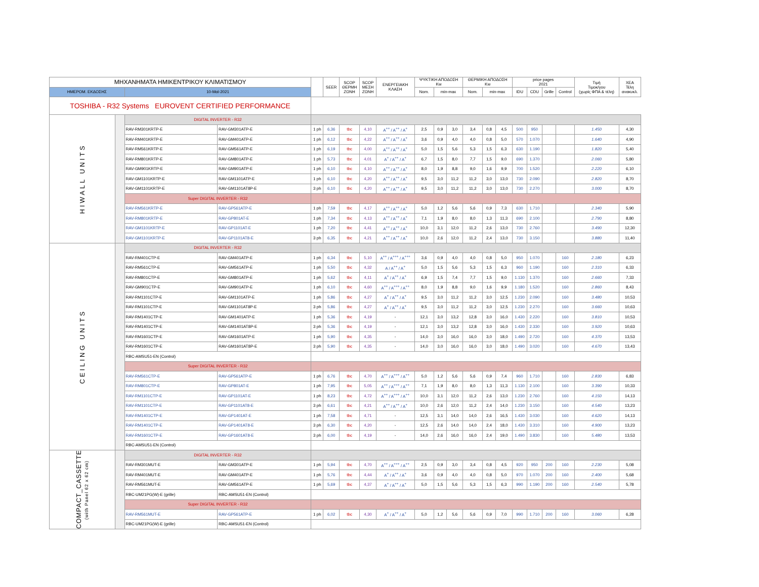| ΜΗΧΑΝΗΜΑΤΑ ΗΜΙΚΕΝΤΡΙΚΟΥ ΚΛΙΜΑΤΙΣΜΟΥ | | | | | SEER | SCOP ΘΕΡΜΗ ΖΩΝΗ | SCOP ΜΕΣΗ ΖΩΝΗ | ΕΝΕΡΓΕΙΑΚΗ ΚΛΑΣΗ | ΨΥΚΤΙΚΗ ΑΠΟΔΟΣΗ Kw | | | ΘΕΡΜΙΚΗ ΑΠΟΔΟΣΗ Kw | | | price pages 2021 | | | | Τιμή Τιμοκ/γου (χωρίς ΦΠΑ & τέλη) | ΧΕΑ Τέλη ανακυκλ. |
| --- | --- | --- | --- | --- | --- | --- | --- | --- | --- | --- | --- | --- | --- | --- | --- | --- | --- | --- | --- | --- |
| ΗΜΕΡΟΜ. ΕΚΔΟΣΗΣ | | 10-Μαϊ-2021 | | | | | | | Nom. | min-max | | Nom. | min-max | | IDU | CDU | Grille | Control | | |
| TOSHIBA - R32 Systems EUROVENT CERTIFIED PERFORMANCE | | | | | | | | | | | | | | | | | | | | |
| HIWALL UNITS | | DIGITAL INVERTER - R32 | | | | | | | | | | | | | | | | | | |
| | | RAV-RM301KRTP-E | RAV-GM301ATP-E | 1 ph | 6,36 | tbc | 4,10 | A<sup>++</sup> / A<sup>++</sup> / A<sup>+</sup> | 2,5 | 0,9 | 3,0 | 3,4 | 0,8 | 4,5 | 500 | 950 | | | 1.450 | 4,30 |
| | | RAV-RM401KRTP-E | RAV-GM401ATP-E | 1 ph | 6,12 | tbc | 4,22 | A<sup>++</sup> / A<sup>++</sup> / A<sup>+</sup> | 3,6 | 0,9 | 4,0 | 4,0 | 0,8 | 5,0 | 570 | 1.070 | | | 1.640 | 4,90 |
| | | RAV-RM561KRTP-E | RAV-GM561ATP-E | 1 ph | 6,19 | tbc | 4,00 | A<sup>++</sup> / A<sup>++</sup> / A<sup>+</sup> | 5,0 | 1,5 | 5,6 | 5,3 | 1,5 | 6,3 | 630 | 1.190 | | | 1.820 | 5,40 |
| | | RAV-RM801KRTP-E | RAV-GM801ATP-E | 1 ph | 5,73 | tbc | 4,01 | A<sup>+</sup> / A<sup>++</sup> / A<sup>+</sup> | 6,7 | 1,5 | 8,0 | 7,7 | 1,5 | 9,0 | 690 | 1.370 | | | 2.060 | 5,80 |
| | | RAV-GM901KRTP-E | RAV-GM901ATP-E | 1 ph | 6,10 | tbc | 4,10 | A<sup>++</sup> / A<sup>++</sup> / A<sup>+</sup> | 8,0 | 1,9 | 8,8 | 9,0 | 1,6 | 9,9 | 700 | 1.520 | | | 2.220 | 6,10 |
| | | RAV-GM1101KRTP-E | RAV-GM1101ATP-E | 1 ph | 6,10 | tbc | 4,20 | A<sup>++</sup> / A<sup>++</sup> / A<sup>+</sup> | 9,5 | 3,0 | 11,2 | 11,2 | 3,0 | 13,0 | 730 | 2.090 | | | 2.820 | 8,70 |
| | | RAV-GM1101KRTP-E | RAV-GM1101AT8P-E | 3 ph | 6,10 | tbc | 4,20 | A<sup>++</sup> / A<sup>++</sup> / A<sup>+</sup> | 9,5 | 3,0 | 11,2 | 11,2 | 3,0 | 13,0 | 730 | 2.270 | | | 3.000 | 8,70 |
| | | Super DIGITAL INVERTER - R32 | | | | | | | | | | | | | | | | | | |
| | | RAV-RM561KRTP-E | RAV-GP561ATP-E | 1 ph | 7,59 | tbc | 4,17 | A<sup>++</sup> / A<sup>++</sup> / A<sup>+</sup> | 5,0 | 1,2 | 5,6 | 5,6 | 0,9 | 7,3 | 630 | 1.710 | | | 2.340 | 5,90 |
| | | RAV-RM801KRTP-E | RAV-GP801AT-E | 1 ph | 7,34 | tbc | 4,13 | A<sup>++</sup> / A<sup>++</sup> / A<sup>+</sup> | 7,1 | 1,9 | 8,0 | 8,0 | 1,3 | 11,3 | 690 | 2.100 | | | 2.790 | 8,80 |
| | | RAV-GM1101KRTP-E | RAV-GP1101AT-E | 1 ph | 7,20 | tbc | 4,41 | A<sup>++</sup> / A<sup>++</sup> / A<sup>+</sup> | 10,0 | 3,1 | 12,0 | 11,2 | 2,6 | 13,0 | 730 | 2.760 | | | 3.490 | 12,30 |
| | | RAV-GM1101KRTP-E | RAV-GP1101AT8-E | 3 ph | 6,35 | tbc | 4,21 | A<sup>++</sup> / A<sup>++</sup> / A<sup>+</sup> | 10,0 | 2,6 | 12,0 | 11,2 | 2,4 | 13,0 | 730 | 3.150 | | | 3.880 | 11,40 |
| CEILING UNITS | | DIGITAL INVERTER - R32 | | | | | | | | | | | | | | | | | | |
| | | RAV-RM401CTP-E | RAV-GM401ATP-E | 1 ph | 6,34 | tbc | 5,10 | A<sup>++</sup> / A<sup>+++</sup> / A<sup>+++</sup> | 3,6 | 0,9 | 4,0 | 4,0 | 0,8 | 5,0 | 950 | 1.070 | | 160 | 2.180 | 6,23 |
| | | RAV-RM561CTP-E | RAV-GM561ATP-E | 1 ph | 5,50 | tbc | 4,32 | A / A<sup>++</sup> / A<sup>+</sup> | 5,0 | 1,5 | 5,6 | 5,3 | 1,5 | 6,3 | 960 | 1.190 | | 160 | 2.310 | 6,33 |
| | | RAV-RM801CTP-E | RAV-GM801ATP-E | 1 ph | 5,62 | tbc | 4,11 | A<sup>+</sup> / A<sup>++</sup> / A<sup>+</sup> | 6,9 | 1,5 | 7,4 | 7,7 | 1,5 | 9,0 | 1.130 | 1.370 | | 160 | 2.660 | 7,33 |
| | | RAV-GM901CTP-E | RAV-GM901ATP-E | 1 ph | 6,10 | tbc | 4,60 | A<sup>++</sup> / A<sup>+++</sup> / A<sup>++</sup> | 8,0 | 1,9 | 8,8 | 9,0 | 1,6 | 9,9 | 1.180 | 1.520 | | 160 | 2.860 | 8,43 |
| | | RAV-RM1101CTP-E | RAV-GM1101ATP-E | 1 ph | 5,86 | tbc | 4,27 | A<sup>+</sup> / A<sup>++</sup> / A<sup>+</sup> | 9,5 | 3,0 | 11,2 | 11,2 | 3,0 | 12,5 | 1.230 | 2.090 | | 160 | 3.480 | 10,53 |
| | | RAV-RM1101CTP-E | RAV-GM1101AT8P-E | 3 ph | 5,86 | tbc | 4,27 | A<sup>+</sup> / A<sup>++</sup> / A<sup>+</sup> | 9,5 | 3,0 | 11,2 | 11,2 | 3,0 | 12,5 | 1.230 | 2.270 | | 160 | 3.660 | 10,63 |
| | | RAV-RM1401CTP-E | RAV-GM1401ATP-E | 1 ph | 5,36 | tbc | 4,19 | - | 12,1 | 3,0 | 13,2 | 12,8 | 3,0 | 16,0 | 1.430 | 2.220 | | 160 | 3.810 | 10,53 |
| | | RAV-RM1401CTP-E | RAV-GM1401AT8P-E | 3 ph | 5,36 | tbc | 4,19 | - | 12,1 | 3,0 | 13,2 | 12,8 | 3,0 | 16,0 | 1.430 | 2.330 | | 160 | 3.920 | 10,63 |
| | | RAV-RM1601CTP-E | RAV-GM1601ATP-E | 1 ph | 5,90 | tbc | 4,35 | - | 14,0 | 3,0 | 16,0 | 16,0 | 3,0 | 18,0 | 1.490 | 2.720 | | 160 | 4.370 | 13,53 |
| | | RAV-RM1601CTP-E | RAV-GM1601AT8P-E | 3 ph | 5,90 | tbc | 4,35 | - | 14,0 | 3,0 | 16,0 | 16,0 | 3,0 | 18,0 | 1.490 | 3.020 | | 160 | 4.670 | 13,43 |
| | | RBC-AMSU51-EN (Control) | | | | | | | | | | | | | | | | | | |
| | | Super DIGITAL INVERTER - R32 | | | | | | | | | | | | | | | | | | |
| | | RAV-RM561CTP-E | RAV-GP561ATP-E | 1 ph | 6,76 | tbc | 4,70 | A<sup>++</sup> / A<sup>+++</sup> / A<sup>++</sup> | 5,0 | 1,2 | 5,6 | 5,6 | 0,9 | 7,4 | 960 | 1.710 | | 160 | 2.830 | 6,83 |
| | | RAV-RM801CTP-E | RAV-GP801AT-E | 1 ph | 7,95 | tbc | 5,05 | A<sup>++</sup> / A<sup>+++</sup> / A<sup>++</sup> | 7,1 | 1,9 | 8,0 | 8,0 | 1,3 | 11,3 | 1.130 | 2.100 | | 160 | 3.390 | 10,33 |
| | | RAV-RM1101CTP-E | RAV-GP1101AT-E | 1 ph | 8,23 | tbc | 4,72 | A<sup>++</sup> / A<sup>+++</sup> / A<sup>++</sup> | 10,0 | 3,1 | 12,0 | 11,2 | 2,6 | 13,0 | 1.230 | 2.760 | | 160 | 4.150 | 14,13 |
| | | RAV-RM1101CTP-E | RAV-GP1101AT8-E | 3 ph | 6,61 | tbc | 4,21 | A<sup>++</sup> / A<sup>++</sup> / A<sup>+</sup> | 10,0 | 2,6 | 12,0 | 11,2 | 2,4 | 14,0 | 1.230 | 3.150 | | 160 | 4.540 | 13,23 |
| | | RAV-RM1401CTP-E | RAV-GP1401AT-E | 1 ph | 7,58 | tbc | 4,71 | - | 12,5 | 3,1 | 14,0 | 14,0 | 2,6 | 16,5 | 1.430 | 3.030 | | 160 | 4.620 | 14,13 |
| | | RAV-RM1401CTP-E | RAV-GP1401AT8-E | 3 ph | 6,30 | tbc | 4,20 | - | 12,5 | 2,6 | 14,0 | 14,0 | 2,4 | 18,0 | 1.430 | 3.310 | | 160 | 4.900 | 13,23 |
| | | RAV-RM1601CTP-E | RAV-GP1601AT8-E | 3 ph | 6,00 | tbc | 4,19 | - | 14,0 | 2,6 | 16,0 | 16,0 | 2,4 | 19,0 | 1.490 | 3.830 | | 160 | 5.480 | 13,53 |
| | | RBC-AMSU51-EN (Control) | | | | | | | | | | | | | | | | | | |
| COMPACT_CASSETTE (with Panel 62 x 62 cm) | | DIGITAL INVERTER - R32 | | | | | | | | | | | | | | | | | | |
| | | RAV-RM301MUT-E | RAV-GM301ATP-E | 1 ph | 5,94 | tbc | 4,70 | A<sup>++</sup> / A<sup>+++</sup> / A<sup>++</sup> | 2,5 | 0,9 | 3,0 | 3,4 | 0,8 | 4,5 | 920 | 950 | 200 | 160 | 2.230 | 5,08 |
| | | RAV-RM401MUT-E | RAV-GM401ATP-E | 1 ph | 5,76 | tbc | 4,44 | A<sup>+</sup> / A<sup>++</sup> / A<sup>+</sup> | 3,6 | 0,9 | 4,0 | 4,0 | 0,8 | 5,0 | 970 | 1.070 | 200 | 160 | 2.400 | 5,68 |
| | | RAV-RM561MUT-E | RAV-GM561ATP-E | 1 ph | 5,69 | tbc | 4,37 | A<sup>+</sup> / A<sup>++</sup> / A<sup>+</sup> | 5,0 | 1,5 | 5,6 | 5,3 | 1,5 | 6,3 | 990 | 1.190 | 200 | 160 | 2.540 | 5,78 |
| | | RBC-UM21PG(W)-E (grille) | RBC-AMSU51-EN (Control) | | | | | | | | | | | | | | | | | |
| | | Super DIGITAL INVERTER - R32 | | | | | | | | | | | | | | | | | | |
| | | RAV-RM561MUT-E | RAV-GP561ATP-E | 1 ph | 6,02 | tbc | 4,30 | A<sup>+</sup> / A<sup>++</sup> / A<sup>+</sup> | 5,0 | 1,2 | 5,6 | 5,6 | 0,9 | 7,0 | 990 | 1.710 | 200 | 160 | 3.060 | 6,28 |
| | | RBC-UM21PG(W)-E (grille) | RBC-AMSU51-EN (Control) | | | | | | | | | | | | | | | | | |